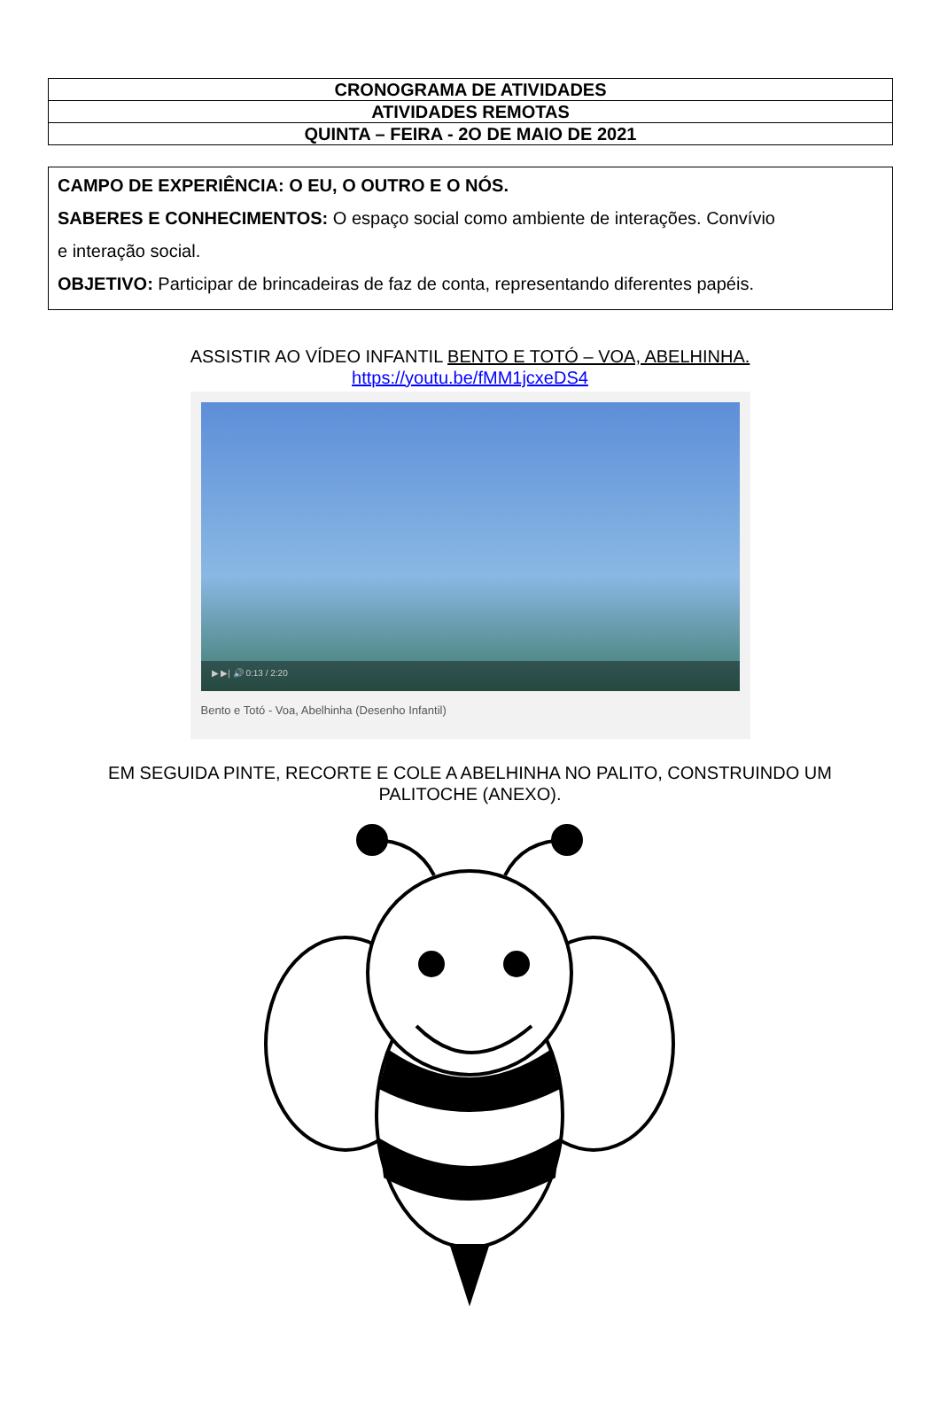| CRONOGRAMA DE ATIVIDADES |
| ATIVIDADES REMOTAS |
| QUINTA – FEIRA - 2O DE MAIO DE 2021 |
CAMPO DE EXPERIÊNCIA: O EU, O OUTRO E O NÓS.
SABERES E CONHECIMENTOS: O espaço social como ambiente de interações. Convívio
e interação social.
OBJETIVO: Participar de brincadeiras de faz de conta, representando diferentes papéis.
ASSISTIR AO VÍDEO INFANTIL BENTO E TOTÓ – VOA, ABELHINHA.
https://youtu.be/fMM1jcxeDS4
▶ ▶| 🔊 0:13 / 2:20
Bento e Totó - Voa, Abelhinha (Desenho Infantil)
EM SEGUIDA PINTE, RECORTE E COLE A ABELHINHA NO PALITO, CONSTRUINDO UM
PALITOCHE (ANEXO).